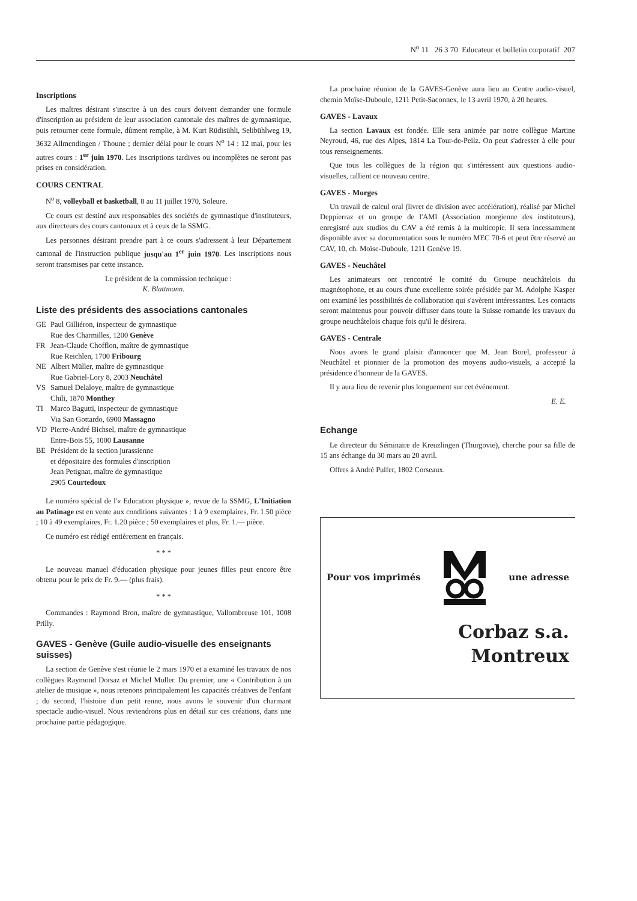N<sup>o</sup> 11 26 3 70 Educateur et bulletin corporatif 207
Inscriptions
Les maîtres désirant s'inscrire à un des cours doivent demander une formule d'inscription au président de leur association cantonale des maîtres de gymnastique, puis retourner cette formule, dûment remplie, à M. Kurt Rüdisühli, Selibühlweg 19, 3632 Allmendingen / Thoune ; dernier délai pour le cours N<sup>o</sup> 14 : 12 mai, pour les autres cours : 1<sup>er</sup> juin 1970. Les inscriptions tardives ou incomplètes ne seront pas prises en considération.
COURS CENTRAL
N<sup>o</sup> 8, volleyball et basketball, 8 au 11 juillet 1970, Soleure.
Ce cours est destiné aux responsables des sociétés de gymnastique d'instituteurs, aux directeurs des cours cantonaux et à ceux de la SSMG.
Les personnes désirant prendre part à ce cours s'adressent à leur Département cantonal de l'instruction publique jusqu'au 1<sup>er</sup> juin 1970. Les inscriptions nous seront transmises par cette instance.
Le président de la commission technique :
K. Blattmann.
Liste des présidents des associations cantonales
| GE | Paul Gilliéron, inspecteur de gymnastique Rue des Charmilles, 1200 Genève |
| FR | Jean-Claude Chofflon, maître de gymnastique Rue Reichlen, 1700 Fribourg |
| NE | Albert Müller, maître de gymnastique Rue Gabriel-Lory 8, 2003 Neuchâtel |
| VS | Samuel Delaloye, maître de gymnastique Chili, 1870 Monthey |
| TI | Marco Bagutti, inspecteur de gymnastique Via San Gottardo, 6900 Massagno |
| VD | Pierre-André Bichsel, maître de gymnastique Entre-Bois 55, 1000 Lausanne |
| BE | Président de la section jurassienne et dépositaire des formules d'inscription Jean Petignat, maître de gymnastique 2905 Courtedoux |
Le numéro spécial de l'« Education physique », revue de la SSMG, L'Initiation au Patinage est en vente aux conditions suivantes : 1 à 9 exemplaires, Fr. 1.50 pièce ; 10 à 49 exemplaires, Fr. 1.20 pièce ; 50 exemplaires et plus, Fr. 1.— pièce.
Ce numéro est rédigé entièrement en français.
* * *
Le nouveau manuel d'éducation physique pour jeunes filles peut encore être obtenu pour le prix de Fr. 9.— (plus frais).
* * *
Commandes : Raymond Bron, maître de gymnastique, Vallombreuse 101, 1008 Prilly.
GAVES - Genève (Guile audio-visuelle des enseignants suisses)
La section de Genève s'est réunie le 2 mars 1970 et a examiné les travaux de nos collègues Raymond Dorsaz et Michel Muller. Du premier, une « Contribution à un atelier de musique », nous retenons principalement les capacités créatives de l'enfant ; du second, l'histoire d'un petit renne, nous avons le souvenir d'un charmant spectacle audio-visuel. Nous reviendrons plus en détail sur ces créations, dans une prochaine partie pédagogique.
La prochaine réunion de la GAVES-Genève aura lieu au Centre audio-visuel, chemin Moïse-Duboule, 1211 Petit-Saconnex, le 13 avril 1970, à 20 heures.
GAVES - Lavaux
La section Lavaux est fondée. Elle sera animée par notre collègue Martine Neyroud, 46, rue des Alpes, 1814 La Tour-de-Peilz. On peut s'adresser à elle pour tous renseignements.
Que tous les collègues de la région qui s'intéressent aux questions audio-visuelles, rallient ce nouveau centre.
GAVES - Morges
Un travail de calcul oral (livret de division avec accélération), réalisé par Michel Deppierraz et un groupe de l'AMI (Association morgienne des instituteurs), enregistré aux studios du CAV a été remis à la multicopie. Il sera incessamment disponible avec sa documentation sous le numéro MEC 70-6 et peut être réservé au CAV, 10, ch. Moïse-Duboule, 1211 Genève 19.
GAVES - Neuchâtel
Les animateurs ont rencontré le comité du Groupe neuchâtelois du magnétophone, et au cours d'une excellente soirée présidée par M. Adolphe Kasper ont examiné les possibilités de collaboration qui s'avèrent intéressantes. Les contacts seront maintenus pour pouvoir diffuser dans toute la Suisse romande les travaux du groupe neuchâtelois chaque fois qu'il le désirera.
GAVES - Centrale
Nous avons le grand plaisir d'annoncer que M. Jean Borel, professeur à Neuchâtel et pionnier de la promotion des moyens audio-visuels, a accepté la présidence d'honneur de la GAVES.
Il y aura lieu de revenir plus longuement sur cet événement.
E. E.
Echange
Le directeur du Séminaire de Kreuzlingen (Thurgovie), cherche pour sa fille de 15 ans échange du 30 mars au 20 avril.
Offres à André Pulfer, 1802 Corseaux.
Pour vos imprimés une adresse
Corbaz s.a.
Montreux